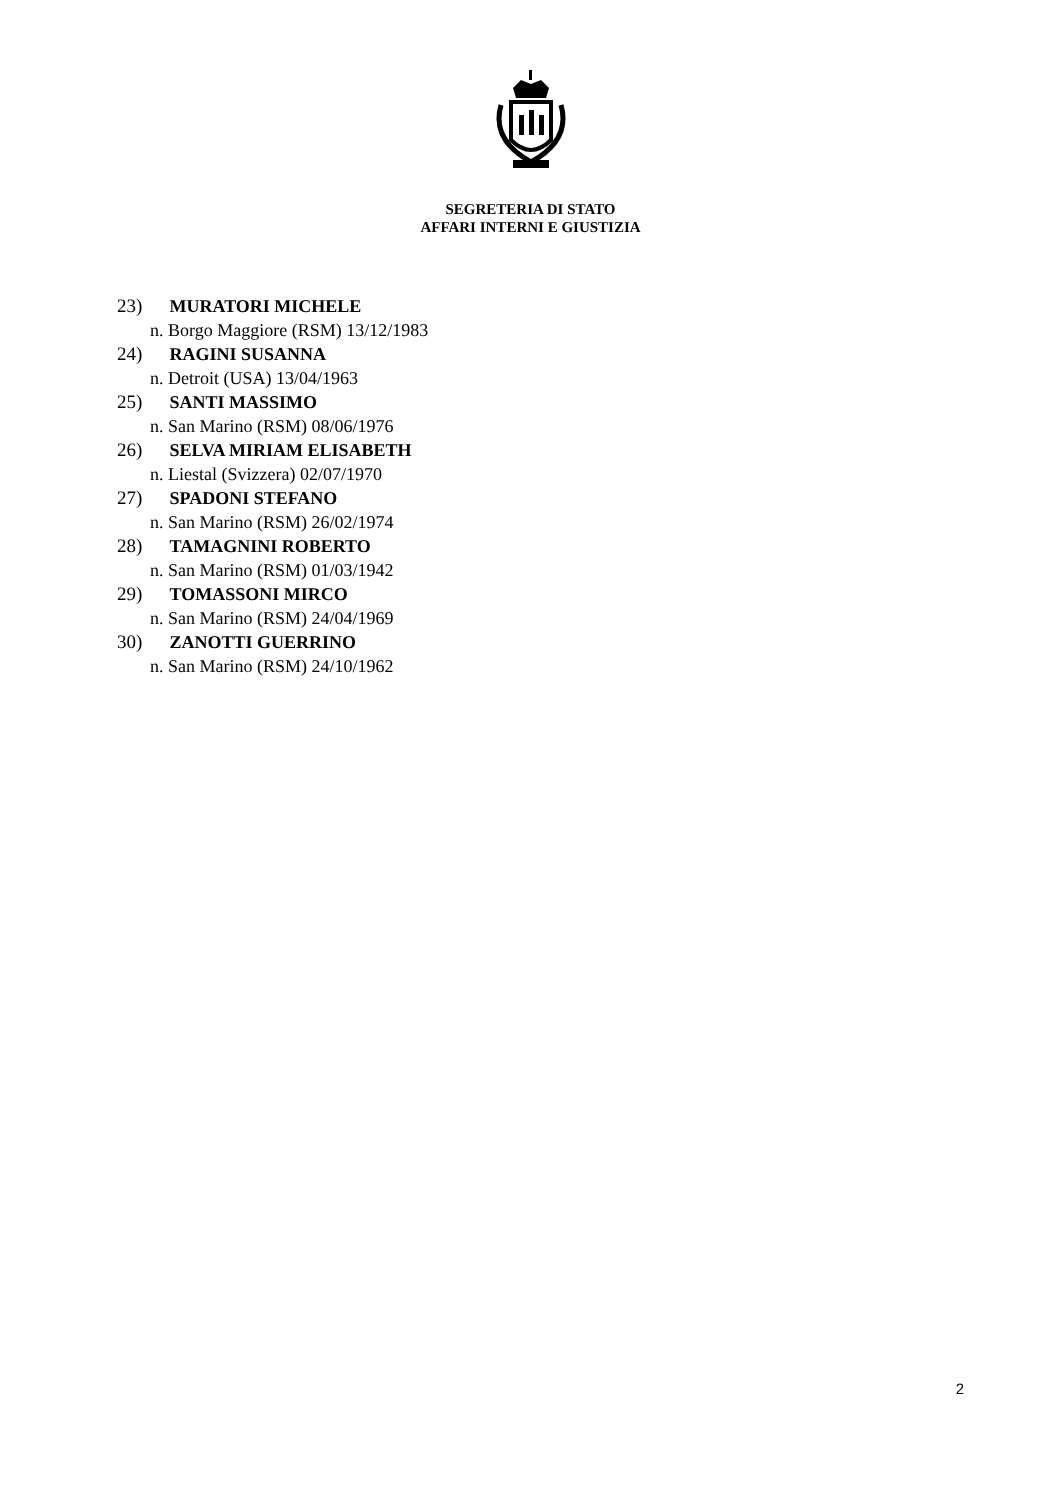SEGRETERIA DI STATO
AFFARI INTERNI E GIUSTIZIA
23) MURATORI MICHELE
n. Borgo Maggiore (RSM) 13/12/1983
24) RAGINI SUSANNA
n. Detroit (USA) 13/04/1963
25) SANTI MASSIMO
n. San Marino (RSM) 08/06/1976
26) SELVA MIRIAM ELISABETH
n. Liestal (Svizzera) 02/07/1970
27) SPADONI STEFANO
n. San Marino (RSM) 26/02/1974
28) TAMAGNINI ROBERTO
n. San Marino (RSM) 01/03/1942
29) TOMASSONI MIRCO
n. San Marino (RSM) 24/04/1969
30) ZANOTTI GUERRINO
n. San Marino (RSM) 24/10/1962
2